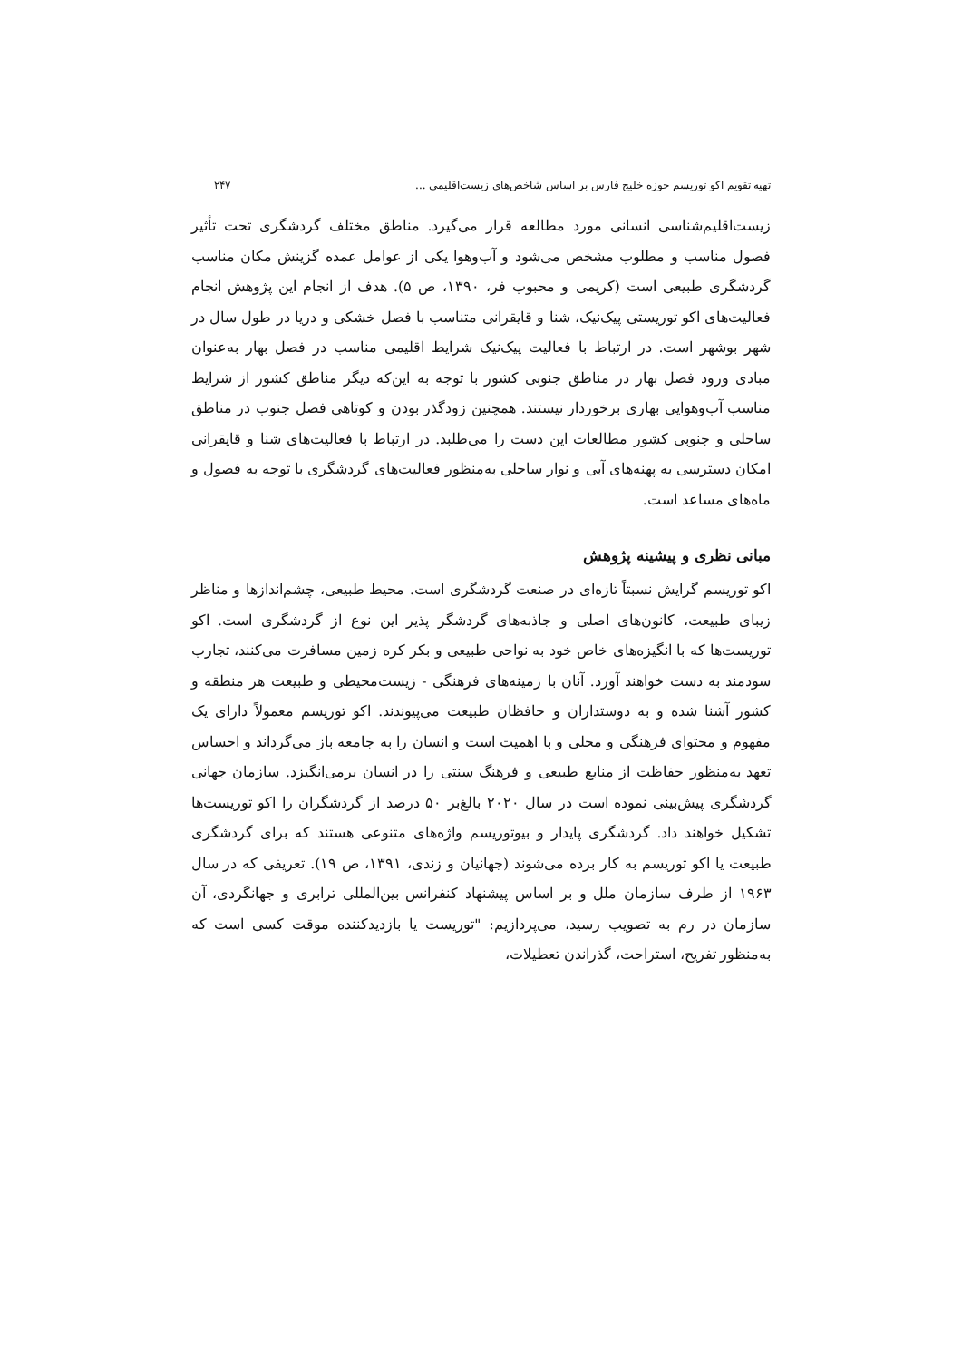تهیه تقویم اکو توریسم حوزه خلیج فارس بر اساس شاخص‌های زیست‌اقلیمی ... ۲۴۷
زیست‌اقلیم‌شناسی انسانی مورد مطالعه قرار می‌گیرد. مناطق مختلف گردشگری تحت تأثیر فصول مناسب و مطلوب مشخص می‌شود و آب‌وهوا یکی از عوامل عمده گزینش مکان مناسب گردشگری طبیعی است (کریمی و محبوب فر، ۱۳۹۰، ص ۵). هدف از انجام این پژوهش انجام فعالیت‌های اکو توریستی پیک‌نیک، شنا و قایقرانی متناسب با فصل خشکی و دریا در طول سال در شهر بوشهر است. در ارتباط با فعالیت پیک‌نیک شرایط اقلیمی مناسب در فصل بهار به‌عنوان مبادی ورود فصل بهار در مناطق جنوبی کشور با توجه به این‌که دیگر مناطق کشور از شرایط مناسب آب‌وهوایی بهاری برخوردار نیستند. همچنین زودگذر بودن و کوتاهی فصل جنوب در مناطق ساحلی و جنوبی کشور مطالعات این دست را می‌طلبد. در ارتباط با فعالیت‌های شنا و قایقرانی امکان دسترسی به پهنه‌های آبی و نوار ساحلی به‌منظور فعالیت‌های گردشگری با توجه به فصول و ماه‌های مساعد است.
مبانی نظری و پیشینه پژوهش
اکو توریسم گرایش نسبتاً تازه‌ای در صنعت گردشگری است. محیط طبیعی، چشم‌اندازها و مناظر زیبای طبیعت، کانون‌های اصلی و جاذبه‌های گردشگر پذیر این نوع از گردشگری است. اکو توریست‌ها که با انگیزه‌های خاص خود به نواحی طبیعی و بکر کره زمین مسافرت می‌کنند، تجارب سودمند به دست خواهند آورد. آنان با زمینه‌های فرهنگی - زیست‌محیطی و طبیعت هر منطقه و کشور آشنا شده و به دوستداران و حافظان طبیعت می‌پیوندند. اکو توریسم معمولاً دارای یک مفهوم و محتوای فرهنگی و محلی و با اهمیت است و انسان را به جامعه باز می‌گرداند و احساس تعهد به‌منظور حفاظت از منابع طبیعی و فرهنگ سنتی را در انسان برمی‌انگیزد. سازمان جهانی گردشگری پیش‌بینی نموده است در سال ۲۰۲۰ بالغ‌بر ۵۰ درصد از گردشگران را اکو توریست‌ها تشکیل خواهند داد. گردشگری پایدار و بیوتوریسم واژه‌های متنوعی هستند که برای گردشگری طبیعت یا اکو توریسم به کار برده می‌شوند (جهانیان و زندی، ۱۳۹۱، ص ۱۹). تعریفی که در سال ۱۹۶۳ از طرف سازمان ملل و بر اساس پیشنهاد کنفرانس بین‌المللی ترابری و جهانگردی، آن سازمان در رم به تصویب رسید، می‌پردازیم: "توریست یا بازدیدکننده موقت کسی است که به‌منظور تفریح، استراحت، گذراندن تعطیلات،